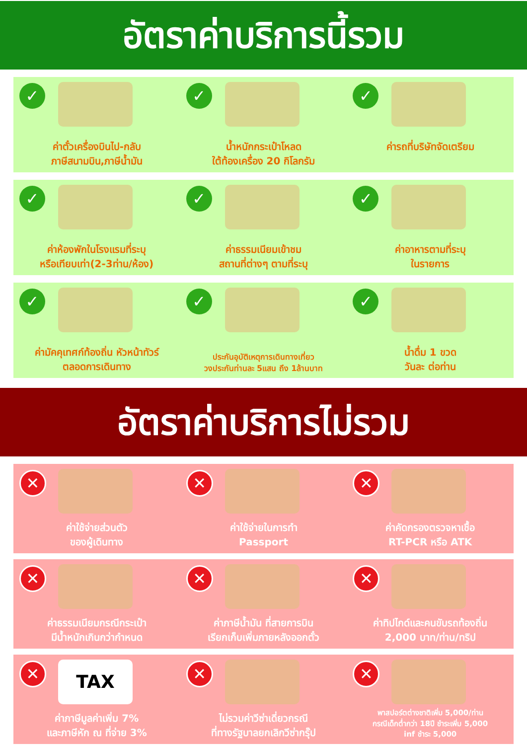อัตราค่าบริการนี้รวม
✓
ค่าตั๋วเครื่องบินไป-กลับ
ภาษีสนามบิน,ภาษีน้ำมัน
✓
น้ำหนักกระเป๋าโหลด
ใต้ท้องเครื่อง 20 กิโลกรัม
✓
ค่ารถที่บริษัทจัดเตรียม
✓
ค่าห้องพักในโรงแรมที่ระบุ
หรือเทียบเท่า(2-3ท่าน/ห้อง)
✓
ค่าธรรมเนียมเข้าชม
สถานที่ต่างๆ ตามที่ระบุ
✓
ค่าอาหารตามที่ระบุ
ในรายการ
✓
ค่ามัคคุเทศก์ท้องถิ่น หัวหน้าทัวร์
ตลอดการเดินทาง
✓
ประกันอุบัติเหตุการเดินทางเที่ยว
วงประกันท่านละ 5แสน ถึง 1ล้านบาท
✓
น้ำดื่ม 1 ขวด
วันละ ต่อท่าน
อัตราค่าบริการไม่รวม
✕
ค่าใช้จ่ายส่วนตัว
ของผู้เดินทาง
✕
ค่าใช้จ่ายในการทำ
Passport
✕
ค่าคัดกรองตรวจหาเชื้อ
RT-PCR หรือ ATK
✕
ค่าธรรมเนียมกรณีกระเป๋า
มีน้ำหนักเกินกว่ากำหนด
✕
ค่าภาษีน้ำมัน ที่สายการบิน
เรียกเก็บเพิ่มภายหลังออกตั๋ว
✕
ค่าทิปไกด์และคนขับรถท้องถิ่น
2,000 บาท/ท่าน/ทริป
✕ TAX
ค่าภาษีมูลค่าเพิ่ม 7%
และภาษีหัก ณ ที่จ่าย 3%
✕
ไม่รวมค่าวีซ่าเดี่ยวกรณี
ที่ทางรัฐบาลยกเลิกวีซ่ากรุ๊ป
✕
พาสปอร์ตต่างชาติเพิ่ม 5,000/ท่าน
กรณีเด็กต่ำกว่า 18ปี ชำระเพิ่ม 5,000
inf ชำระ 5,000